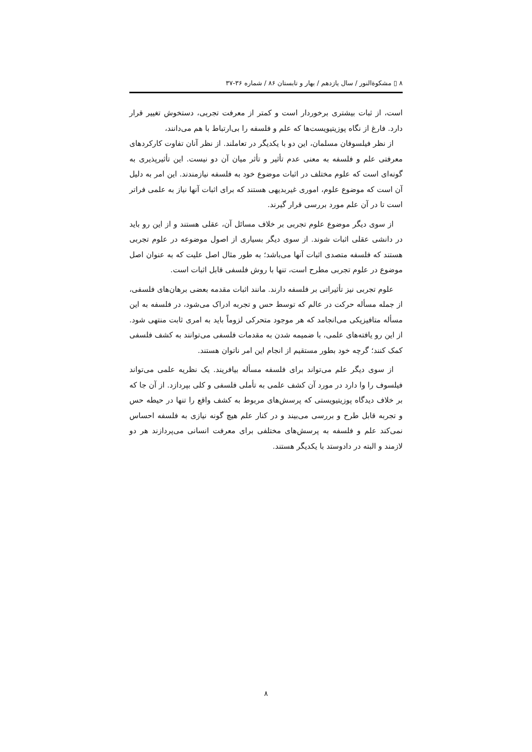۸ ▯ مشکوةالنور / سال یازدهم / بهار و تابستان ۸۶ / شماره ۳۶-۳۷
است، از ثبات بیشتری برخوردار است و کمتر از معرفت تجربی، دستخوش تغییر قرار دارد. فارغ از نگاه پوزیتیویست‌ها که علم و فلسفه را بی‌ارتباط با هم می‌دانند،
از نظر فیلسوفان مسلمان، این دو با یکدیگر در تعاملند. از نظر آنان تفاوت کارکردهای معرفتی علم و فلسفه به معنی عدم تأثیر و تأثر میان آن دو نیست. این تأثیرپذیری به گونه‌ای است که علوم مختلف در اثبات موضوع خود به فلسفه نیازمندند. این امر به دلیل آن است که موضوع علوم، اموری غیربدیهی هستند که برای اثبات آنها نیاز به علمی فراتر است تا در آن علم مورد بررسی قرار گیرند.
از سوی دیگر موضوع علوم تجربی بر خلاف مسائل آن، عقلی هستند و از این رو باید در دانشی عقلی اثبات شوند. از سوی دیگر بسیاری از اصول موضوعه در علوم تجربی هستند که فلسفه متصدی اثبات آنها می‌باشد؛ به طور مثال اصل علیت که به عنوان اصل موضوع در علوم تجربی مطرح است، تنها با روش فلسفی قابل اثبات است.
علوم تجربی نیز تأثیراتی بر فلسفه دارند. مانند اثبات مقدمه بعضی برهان‌های فلسفی، از جمله مسأله حرکت در عالم که توسط حس و تجربه ادراک می‌شود، در فلسفه به این مسأله متافیزیکی می‌انجامد که هر موجود متحرکی لزوماً باید به امری ثابت منتهی شود. از این رو یافته‌های علمی، با ضمیمه شدن به مقدمات فلسفی می‌توانند به کشف فلسفی کمک کنند؛ گرچه خود بطور مستقیم از انجام این امر ناتوان هستند.
از سوی دیگر علم می‌تواند برای فلسفه مسأله بیافریند. یک نظریه علمی می‌تواند فیلسوف را وا دارد در مورد آن کشف علمی به تأملی فلسفی و کلی بپردازد. از آن جا که بر خلاف دیدگاه پوزیتیویستی که پرسش‌های مربوط به کشف واقع را تنها در حیطه حس و تجربه قابل طرح و بررسی می‌بیند و در کنار علم هیچ گونه نیازی به فلسفه احساس نمی‌کند علم و فلسفه به پرسش‌های مختلفی برای معرفت انسانی می‌پردازند هر دو لازمند و البته در دادوستد با یکدیگر هستند.
۸